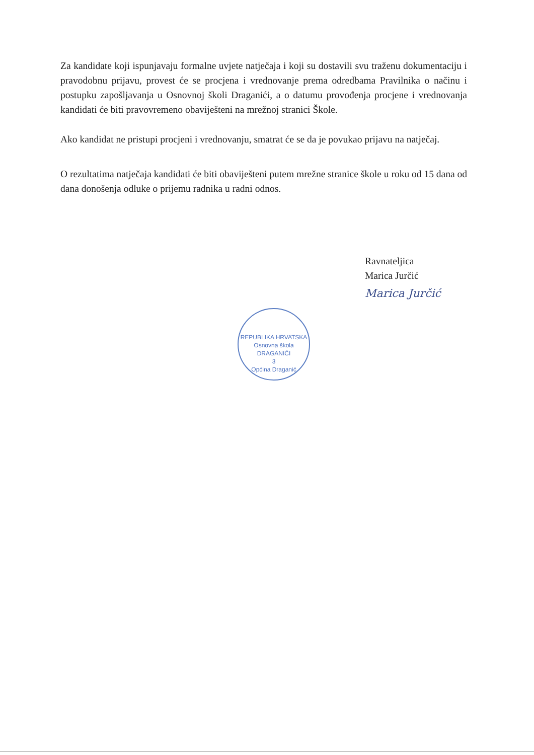Za kandidate koji ispunjavaju formalne uvjete natječaja i koji su dostavili svu traženu dokumentaciju i pravodobnu prijavu, provest će se procjena i vrednovanje prema odredbama Pravilnika o načinu i postupku zapošljavanja u Osnovnoj školi Draganići, a o datumu provođenja procjene i vrednovanja kandidati će biti pravovremeno obaviješteni na mrežnoj stranici Škole.
Ako kandidat ne pristupi procjeni i vrednovanju, smatrat će se da je povukao prijavu na natječaj.
O rezultatima natječaja kandidati će biti obaviješteni putem mrežne stranice škole u roku od 15 dana od dana donošenja odluke o prijemu radnika u radni odnos.
Ravnateljica
Marica Jurčić
Marica Jurčić
REPUBLIKA HRVATSKA
Osnovna škola
DRAGANIĆI
3
Općina Draganić